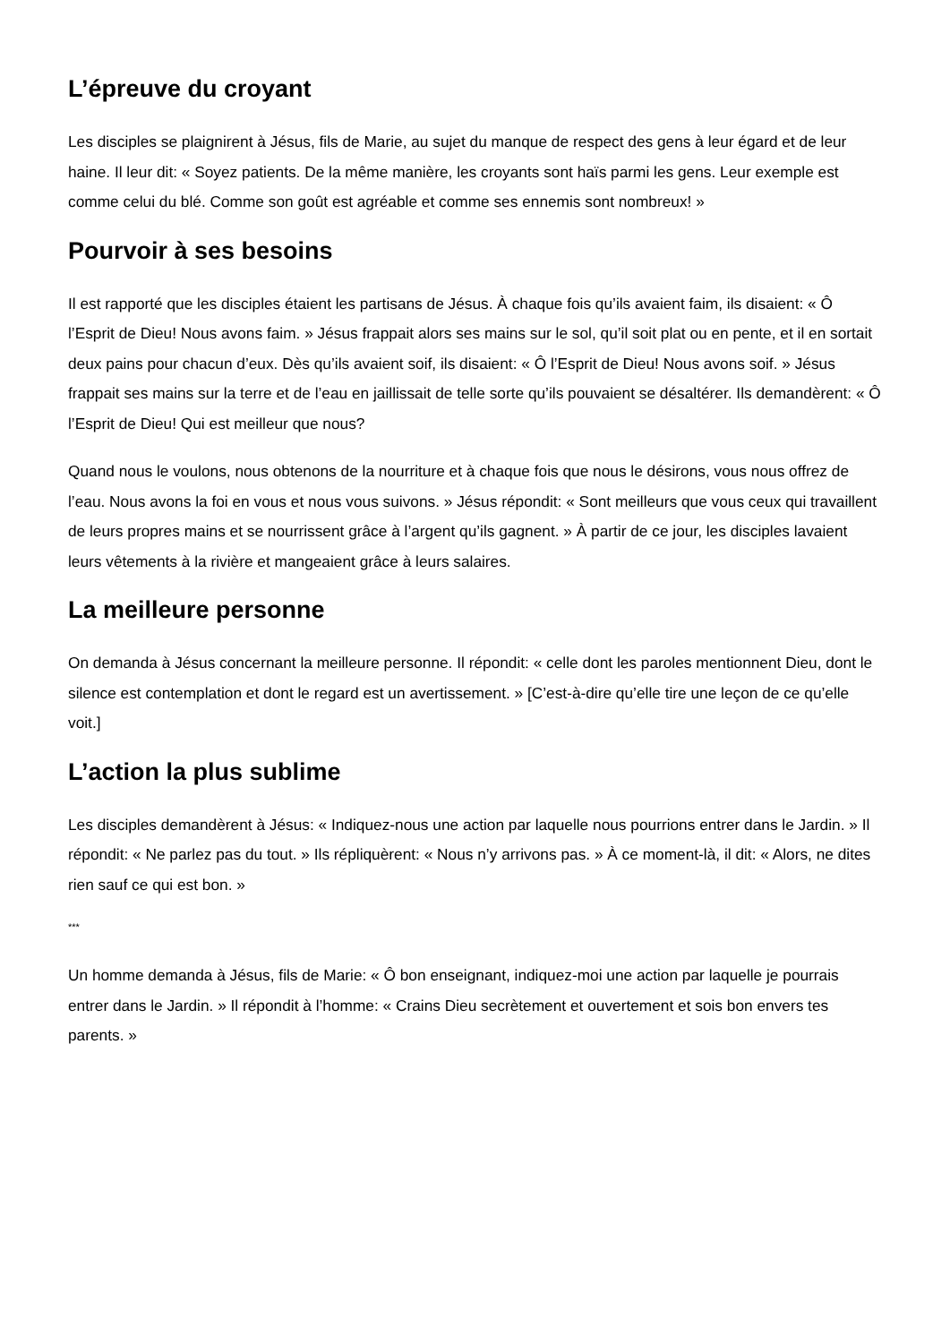L’épreuve du croyant
Les disciples se plaignirent à Jésus, fils de Marie, au sujet du manque de respect des gens à leur égard et de leur haine. Il leur dit: « Soyez patients. De la même manière, les croyants sont haïs parmi les gens. Leur exemple est comme celui du blé. Comme son goût est agréable et comme ses ennemis sont nombreux! »
Pourvoir à ses besoins
Il est rapporté que les disciples étaient les partisans de Jésus. À chaque fois qu’ils avaient faim, ils disaient: « Ô l’Esprit de Dieu! Nous avons faim. » Jésus frappait alors ses mains sur le sol, qu’il soit plat ou en pente, et il en sortait deux pains pour chacun d’eux. Dès qu’ils avaient soif, ils disaient: « Ô l’Esprit de Dieu! Nous avons soif. » Jésus frappait ses mains sur la terre et de l’eau en jaillissait de telle sorte qu’ils pouvaient se désaltérer. Ils demandèrent: « Ô l’Esprit de Dieu! Qui est meilleur que nous?
Quand nous le voulons, nous obtenons de la nourriture et à chaque fois que nous le désirons, vous nous offrez de l’eau. Nous avons la foi en vous et nous vous suivons. » Jésus répondit: « Sont meilleurs que vous ceux qui travaillent de leurs propres mains et se nourrissent grâce à l’argent qu’ils gagnent. » À partir de ce jour, les disciples lavaient leurs vêtements à la rivière et mangeaient grâce à leurs salaires.
La meilleure personne
On demanda à Jésus concernant la meilleure personne. Il répondit: « celle dont les paroles mentionnent Dieu, dont le silence est contemplation et dont le regard est un avertissement. » [C’est-à-dire qu’elle tire une leçon de ce qu’elle voit.]
L’action la plus sublime
Les disciples demandèrent à Jésus: « Indiquez-nous une action par laquelle nous pourrions entrer dans le Jardin. » Il répondit: « Ne parlez pas du tout. » Ils répliquèrent: « Nous n’y arrivons pas. » À ce moment-là, il dit: « Alors, ne dites rien sauf ce qui est bon. »
***
Un homme demanda à Jésus, fils de Marie: « Ô bon enseignant, indiquez-moi une action par laquelle je pourrais entrer dans le Jardin. » Il répondit à l’homme: « Crains Dieu secrètement et ouvertement et sois bon envers tes parents. »